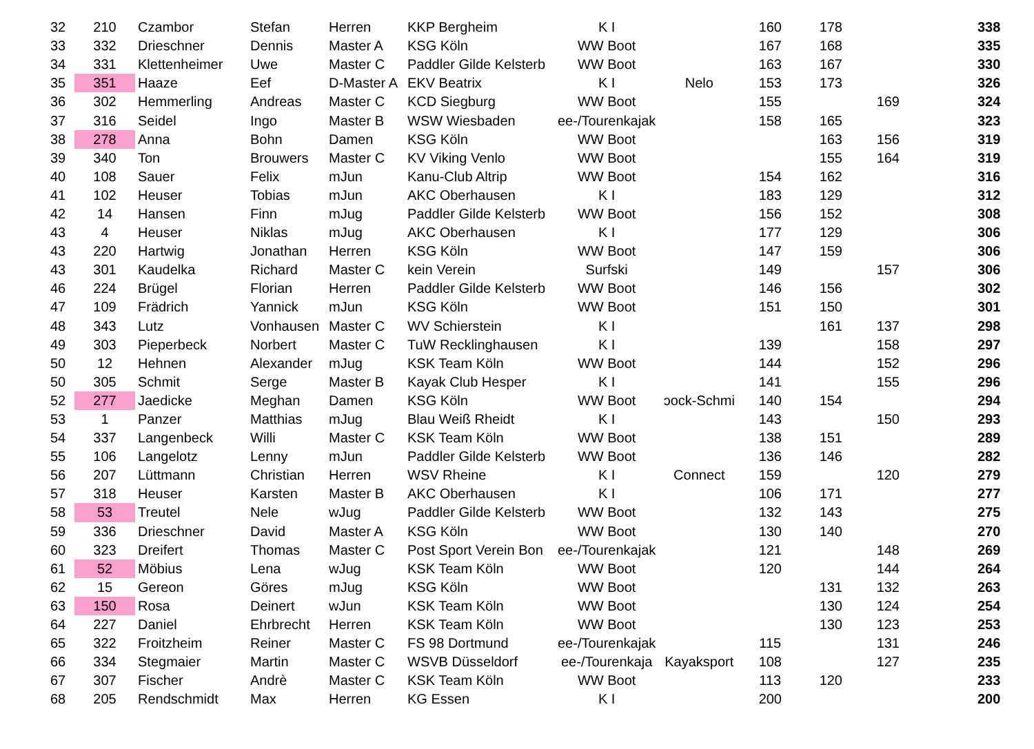| 32 | 210 | Czambor | Stefan | Herren | KKP Bergheim | K I | | 160 | 178 | | 338 |
| 33 | 332 | Drieschner | Dennis | Master A | KSG Köln | WW Boot | | 167 | 168 | | 335 |
| 34 | 331 | Klettenheimer | Uwe | Master C | Paddler Gilde Kelsterb | WW Boot | | 163 | 167 | | 330 |
| 35 | 351 | Haaze | Eef | D-Master A | EKV Beatrix | K I | Nelo | 153 | 173 | | 326 |
| 36 | 302 | Hemmerling | Andreas | Master C | KCD Siegburg | WW Boot | | 155 | | 169 | 324 |
| 37 | 316 | Seidel | Ingo | Master B | WSW Wiesbaden | ee-/Tourenkajak | | 158 | 165 | | 323 |
| 38 | 278 | Anna | Bohn | Damen | KSG Köln | WW Boot | | | 163 | 156 | 319 |
| 39 | 340 | Ton | Brouwers | Master C | KV Viking Venlo | WW Boot | | | 155 | 164 | 319 |
| 40 | 108 | Sauer | Felix | mJun | Kanu-Club Altrip | WW Boot | | 154 | 162 | | 316 |
| 41 | 102 | Heuser | Tobias | mJun | AKC Oberhausen | K I | | 183 | 129 | | 312 |
| 42 | 14 | Hansen | Finn | mJug | Paddler Gilde Kelsterb | WW Boot | | 156 | 152 | | 308 |
| 43 | 4 | Heuser | Niklas | mJug | AKC Oberhausen | K I | | 177 | 129 | | 306 |
| 43 | 220 | Hartwig | Jonathan | Herren | KSG Köln | WW Boot | | 147 | 159 | | 306 |
| 43 | 301 | Kaudelka | Richard | Master C | kein Verein | Surfski | | 149 | | 157 | 306 |
| 46 | 224 | Brügel | Florian | Herren | Paddler Gilde Kelsterb | WW Boot | | 146 | 156 | | 302 |
| 47 | 109 | Frädrich | Yannick | mJun | KSG Köln | WW Boot | | 151 | 150 | | 301 |
| 48 | 343 | Lutz | Vonhausen | Master C | WV Schierstein | K I | | | 161 | 137 | 298 |
| 49 | 303 | Pieperbeck | Norbert | Master C | TuW Recklinghausen | K I | | 139 | | 158 | 297 |
| 50 | 12 | Hehnen | Alexander | mJug | KSK Team Köln | WW Boot | | 144 | | 152 | 296 |
| 50 | 305 | Schmit | Serge | Master B | Kayak Club Hesper | K I | | 141 | | 155 | 296 |
| 52 | 277 | Jaedicke | Meghan | Damen | KSG Köln | WW Boot | ɔock-Schmi | 140 | 154 | | 294 |
| 53 | 1 | Panzer | Matthias | mJug | Blau Weiß Rheidt | K I | | 143 | | 150 | 293 |
| 54 | 337 | Langenbeck | Willi | Master C | KSK Team Köln | WW Boot | | 138 | 151 | | 289 |
| 55 | 106 | Langelotz | Lenny | mJun | Paddler Gilde Kelsterb | WW Boot | | 136 | 146 | | 282 |
| 56 | 207 | Lüttmann | Christian | Herren | WSV Rheine | K I | Connect | 159 | | 120 | 279 |
| 57 | 318 | Heuser | Karsten | Master B | AKC Oberhausen | K I | | 106 | 171 | | 277 |
| 58 | 53 | Treutel | Nele | wJug | Paddler Gilde Kelsterb | WW Boot | | 132 | 143 | | 275 |
| 59 | 336 | Drieschner | David | Master A | KSG Köln | WW Boot | | 130 | 140 | | 270 |
| 60 | 323 | Dreifert | Thomas | Master C | Post Sport Verein Bon | ee-/Tourenkajak | | 121 | | 148 | 269 |
| 61 | 52 | Möbius | Lena | wJug | KSK Team Köln | WW Boot | | 120 | | 144 | 264 |
| 62 | 15 | Gereon | Göres | mJug | KSG Köln | WW Boot | | | 131 | 132 | 263 |
| 63 | 150 | Rosa | Deinert | wJun | KSK Team Köln | WW Boot | | | 130 | 124 | 254 |
| 64 | 227 | Daniel | Ehrbrecht | Herren | KSK Team Köln | WW Boot | | | 130 | 123 | 253 |
| 65 | 322 | Froitzheim | Reiner | Master C | FS 98 Dortmund | ee-/Tourenkajak | | 115 | | 131 | 246 |
| 66 | 334 | Stegmaier | Martin | Master C | WSVB Düsseldorf | ee-/Tourenkaja | Kayaksport | 108 | | 127 | 235 |
| 67 | 307 | Fischer | Andrè | Master C | KSK Team Köln | WW Boot | | 113 | 120 | | 233 |
| 68 | 205 | Rendschmidt | Max | Herren | KG Essen | K I | | 200 | | | 200 |